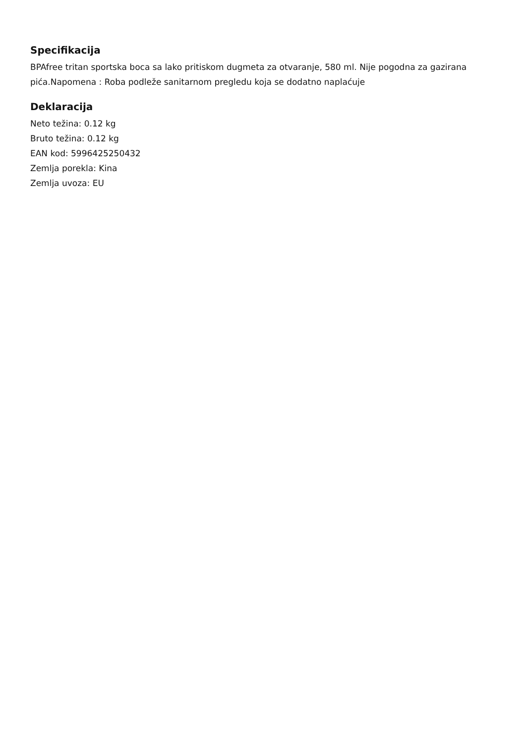Specifikacija
BPAfree tritan sportska boca sa lako pritiskom dugmeta za otvaranje, 580 ml. Nije pogodna za gazirana pića.Napomena : Roba podleže sanitarnom pregledu koja se dodatno naplaćuje
Deklaracija
Neto težina: 0.12 kg
Bruto težina: 0.12 kg
EAN kod: 5996425250432
Zemlja porekla: Kina
Zemlja uvoza: EU